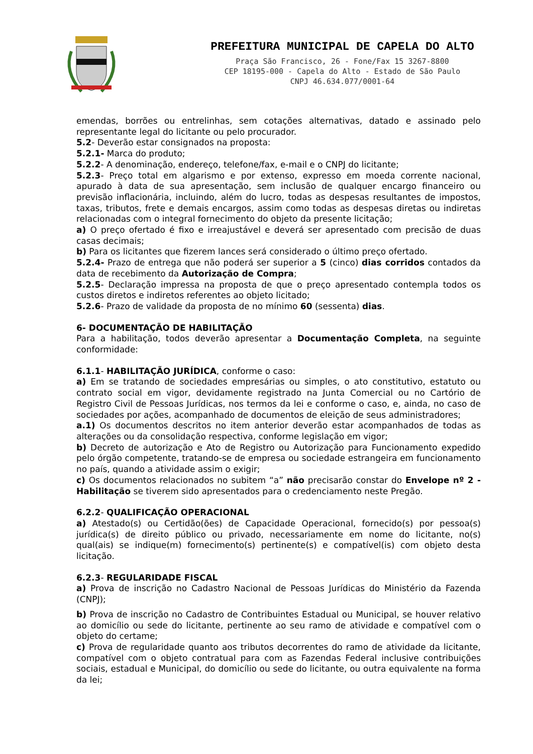PREFEITURA MUNICIPAL DE CAPELA DO ALTO
Praça São Francisco, 26 - Fone/Fax 15 3267-8800
CEP 18195-000 - Capela do Alto - Estado de São Paulo
CNPJ 46.634.077/0001-64
emendas, borrões ou entrelinhas, sem cotações alternativas, datado e assinado pelo representante legal do licitante ou pelo procurador.
5.2- Deverão estar consignados na proposta:
5.2.1- Marca do produto;
5.2.2- A denominação, endereço, telefone/fax, e-mail e o CNPJ do licitante;
5.2.3- Preço total em algarismo e por extenso, expresso em moeda corrente nacional, apurado à data de sua apresentação, sem inclusão de qualquer encargo financeiro ou previsão inflacionária, incluindo, além do lucro, todas as despesas resultantes de impostos, taxas, tributos, frete e demais encargos, assim como todas as despesas diretas ou indiretas relacionadas com o integral fornecimento do objeto da presente licitação;
a) O preço ofertado é fixo e irreajustável e deverá ser apresentado com precisão de duas casas decimais;
b) Para os licitantes que fizerem lances será considerado o último preço ofertado.
5.2.4- Prazo de entrega que não poderá ser superior a 5 (cinco) dias corridos contados da data de recebimento da Autorização de Compra;
5.2.5- Declaração impressa na proposta de que o preço apresentado contempla todos os custos diretos e indiretos referentes ao objeto licitado;
5.2.6- Prazo de validade da proposta de no mínimo 60 (sessenta) dias.
6- DOCUMENTAÇÃO DE HABILITAÇÃO
Para a habilitação, todos deverão apresentar a Documentação Completa, na seguinte conformidade:
6.1.1- HABILITAÇÃO JURÍDICA, conforme o caso:
a) Em se tratando de sociedades empresárias ou simples, o ato constitutivo, estatuto ou contrato social em vigor, devidamente registrado na Junta Comercial ou no Cartório de Registro Civil de Pessoas Jurídicas, nos termos da lei e conforme o caso, e, ainda, no caso de sociedades por ações, acompanhado de documentos de eleição de seus administradores;
a.1) Os documentos descritos no item anterior deverão estar acompanhados de todas as alterações ou da consolidação respectiva, conforme legislação em vigor;
b) Decreto de autorização e Ato de Registro ou Autorização para Funcionamento expedido pelo órgão competente, tratando-se de empresa ou sociedade estrangeira em funcionamento no país, quando a atividade assim o exigir;
c) Os documentos relacionados no subitem “a” não precisarão constar do Envelope nº 2 - Habilitação se tiverem sido apresentados para o credenciamento neste Pregão.
6.2.2- QUALIFICAÇÃO OPERACIONAL
a) Atestado(s) ou Certidão(ões) de Capacidade Operacional, fornecido(s) por pessoa(s) jurídica(s) de direito público ou privado, necessariamente em nome do licitante, no(s) qual(ais) se indique(m) fornecimento(s) pertinente(s) e compatível(is) com objeto desta licitação.
6.2.3- REGULARIDADE FISCAL
a) Prova de inscrição no Cadastro Nacional de Pessoas Jurídicas do Ministério da Fazenda (CNPJ);
b) Prova de inscrição no Cadastro de Contribuintes Estadual ou Municipal, se houver relativo ao domicílio ou sede do licitante, pertinente ao seu ramo de atividade e compatível com o objeto do certame;
c) Prova de regularidade quanto aos tributos decorrentes do ramo de atividade da licitante, compatível com o objeto contratual para com as Fazendas Federal inclusive contribuições sociais, estadual e Municipal, do domicílio ou sede do licitante, ou outra equivalente na forma da lei;